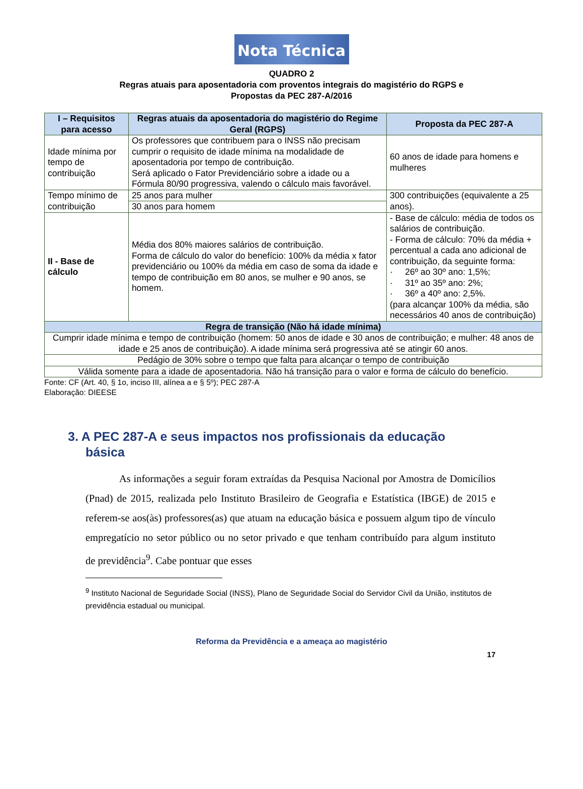Nota Técnica
QUADRO 2
Regras atuais para aposentadoria com proventos integrais do magistério do RGPS e
Propostas da PEC 287-A/2016
| I – Requisitos para acesso | Regras atuais da aposentadoria do magistério do Regime Geral (RGPS) | Proposta da PEC 287-A |
| --- | --- | --- |
| Idade mínima por tempo de contribuição | Os professores que contribuem para o INSS não precisam cumprir o requisito de idade mínima na modalidade de aposentadoria por tempo de contribuição. Será aplicado o Fator Previdenciário sobre a idade ou a Fórmula 80/90 progressiva, valendo o cálculo mais favorável. | 60 anos de idade para homens e mulheres |
| Tempo mínimo de contribuição | 25 anos para mulher | 300 contribuições (equivalente a 25 anos). |
| | 30 anos para homem | |
| II - Base de cálculo | Média dos 80% maiores salários de contribuição. Forma de cálculo do valor do benefício: 100% da média x fator previdenciário ou 100% da média em caso de soma da idade e tempo de contribuição em 80 anos, se mulher e 90 anos, se homem. | - Base de cálculo: média de todos os salários de contribuição. - Forma de cálculo: 70% da média + percentual a cada ano adicional de contribuição, da seguinte forma: · 26º ao 30º ano: 1,5%; · 31º ao 35º ano: 2%; · 36º a 40º ano: 2,5%. (para alcançar 100% da média, são necessários 40 anos de contribuição) |
| Regra de transição (Não há idade mínima) | | |
| Cumprir idade mínima e tempo de contribuição (homem: 50 anos de idade e 30 anos de contribuição; e mulher: 48 anos de idade e 25 anos de contribuição). A idade mínima será progressiva até se atingir 60 anos. | | |
| Pedágio de 30% sobre o tempo que falta para alcançar o tempo de contribuição | | |
| Válida somente para a idade de aposentadoria. Não há transição para o valor e forma de cálculo do benefício. | | |
Fonte: CF (Art. 40, § 1o, inciso III, alínea a e § 5º); PEC 287-A
Elaboração: DIEESE
3. A PEC 287-A e seus impactos nos profissionais da educação básica
As informações a seguir foram extraídas da Pesquisa Nacional por Amostra de Domicílios (Pnad) de 2015, realizada pelo Instituto Brasileiro de Geografia e Estatística (IBGE) de 2015 e referem-se aos(às) professores(as) que atuam na educação básica e possuem algum tipo de vínculo empregatício no setor público ou no setor privado e que tenham contribuído para algum instituto de previdência<sup>9</sup>. Cabe pontuar que esses
<sup>9</sup> Instituto Nacional de Seguridade Social (INSS), Plano de Seguridade Social do Servidor Civil da União, institutos de previdência estadual ou municipal.
Reforma da Previdência e a ameaça ao magistério
17